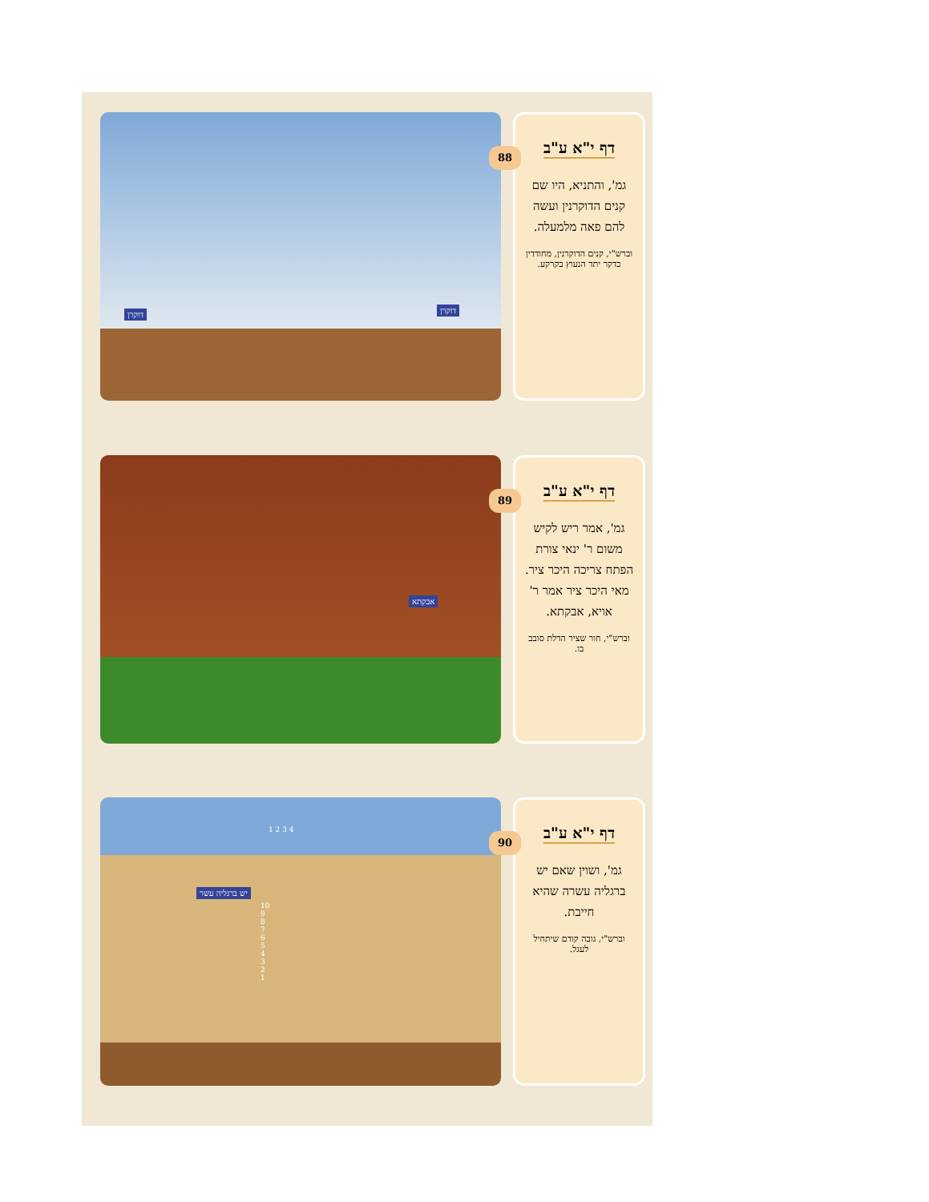דוקרן דוקרן
דף י"א ע"ב
גמ', והתניא, היו שם קנים הדוקרנין ועשה להם פאה מלמעלה.
וברש"י, קנים הדוקרנין, מחודדין כדקר יתד הנעוץ בקרקע.
88
אבקתא
דף י"א ע"ב
גמ', אמר ריש לקיש משום ר' ינאי צורת הפתח צריכה היכר ציר. מאי היכר ציר אמר ר' אויא, אבקתא.
וברש"י, חור שציר הדלת סובב בו.
89
יש ברגליה עשר
1 2 3 4
10 9 8 7 6 5 4 3 2 1
דף י"א ע"ב
גמ', ושוין שאם יש ברגליה עשרה שהיא חייבת.
וברש"י, גובה קודם שיתחיל לעגל.
90